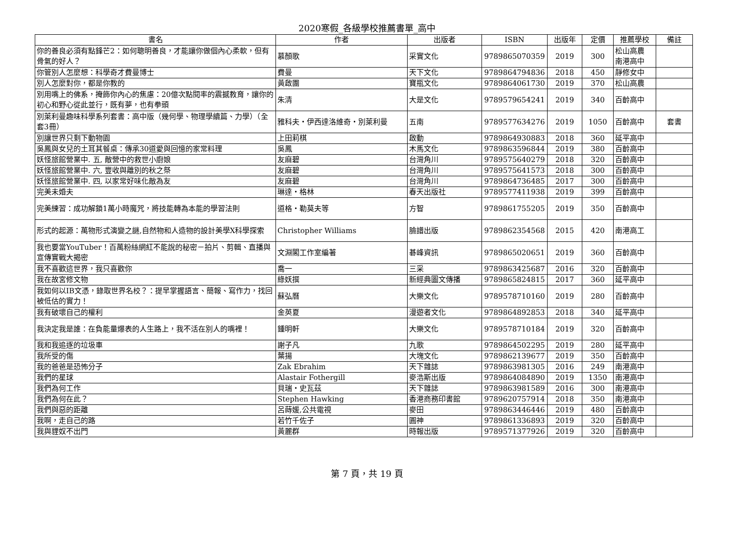2020寒假_各級學校推薦書單_高中
| 書名 | 作者 | 出版者 | ISBN | 出版年 | 定價 | 推薦學校 | 備註 |
| --- | --- | --- | --- | --- | --- | --- | --- |
| 你的善良必須有點鋒芒2：如何聰明善良，才能讓你做個內心柔軟，但有骨氣的好人？ | 慕顏歌 | 采實文化 | 9789865070359 | 2019 | 300 | 松山高農 南港高中 | |
| 你管別人怎麼想：科學奇才費曼博士 | 費曼 | 天下文化 | 9789864794836 | 2018 | 450 | 靜修女中 | |
| 別人怎麼對你，都是你教的 | 黃啟團 | 寶瓶文化 | 9789864061730 | 2019 | 370 | 松山高農 | |
| 別用嘴上的佛系，掩飾你內心的焦慮：20億次點閱率的震撼教育，讓你的初心和野心從此並行，既有夢，也有拳頭 | 朱清 | 大是文化 | 9789579654241 | 2019 | 340 | 百齡高中 | |
| 別萊利曼趣味科學系列套書：高中版（幾何學、物理學續篇、力學）（全套3冊） | 雅科夫‧伊西達洛維奇‧別萊利曼 | 五南 | 9789577634276 | 2019 | 1050 | 百齡高中 | 套書 |
| 別讓世界只剩下動物園 | 上田莉棋 | 啟動 | 9789864930883 | 2018 | 360 | 延平高中 | |
| 吳鳳與女兒的土耳其餐桌：傳承30道愛與回憶的家常料理 | 吳鳳 | 木馬文化 | 9789863596844 | 2019 | 380 | 百齡高中 | |
| 妖怪旅館營業中. 五, 敵營中的救世小廚娘 | 友麻碧 | 台灣角川 | 9789575640279 | 2018 | 320 | 百齡高中 | |
| 妖怪旅館營業中. 六, 豐收與離別的秋之祭 | 友麻碧 | 台灣角川 | 9789575641573 | 2018 | 300 | 百齡高中 | |
| 妖怪旅館營業中. 四, 以家常好味化敵為友 | 友麻碧 | 台灣角川 | 9789864736485 | 2017 | 300 | 百齡高中 | |
| 完美未婚夫 | 琳達‧格林 | 春天出版社 | 9789577411938 | 2019 | 399 | 百齡高中 | |
| 完美練習：成功解鎖1萬小時魔咒，將技能轉為本能的學習法則 | 道格‧勒莫夫等 | 方智 | 9789861755205 | 2019 | 350 | 百齡高中 | |
| 形式的起源：萬物形式演變之謎,自然物和人造物的設計美學X科學探索 | Christopher Williams | 臉譜出版 | 9789862354568 | 2015 | 420 | 南港高工 | |
| 我也要當YouTuber！百萬粉絲網紅不能說的秘密－拍片、剪輯、直播與宣傳實戰大揭密 | 文淵閣工作室編著 | 碁峰資訊 | 9789865020651 | 2019 | 360 | 百齡高中 | |
| 我不喜歡這世界，我只喜歡你 | 喬一 | 三采 | 9789863425687 | 2016 | 320 | 百齡高中 | |
| 我在故宮修文物 | 綠妖撰 | 新經典圖文傳播 | 9789865824815 | 2017 | 360 | 延平高中 | |
| 我如何以IB文憑，錄取世界名校？：提早掌握語言、簡報、寫作力，找回被低估的實力！ | 蘇弘曆 | 大樂文化 | 9789578710160 | 2019 | 280 | 百齡高中 | |
| 我有破壞自己的權利 | 金英夏 | 漫遊者文化 | 9789864892853 | 2018 | 340 | 延平高中 | |
| 我決定我是誰：在負能量爆表的人生路上，我不活在別人的嘴裡！ | 鍾明軒 | 大樂文化 | 9789578710184 | 2019 | 320 | 百齡高中 | |
| 我和我追逐的垃圾車 | 謝子凡 | 九歌 | 9789864502295 | 2019 | 280 | 延平高中 | |
| 我所受的傷 | 葉揚 | 大塊文化 | 9789862139677 | 2019 | 350 | 百齡高中 | |
| 我的爸爸是恐怖分子 | Zak Ebrahim | 天下雜誌 | 9789863981305 | 2016 | 249 | 南港高中 | |
| 我們的星球 | Alastair Fothergill | 麥浩斯出版 | 9789864084890 | 2019 | 1350 | 南港高中 | |
| 我們為何工作 | 貝瑞‧史瓦茲 | 天下雜誌 | 9789863981589 | 2016 | 300 | 南港高中 | |
| 我們為何在此？ | Stephen Hawking | 香港商務印書館 | 9789620757914 | 2018 | 350 | 南港高中 | |
| 我們與惡的距離 | 呂蒔媛,公共電視 | 麥田 | 9789863446446 | 2019 | 480 | 百齡高中 | |
| 我啊，走自己的路 | 若竹千佐子 | 圓神 | 9789861336893 | 2019 | 320 | 百齡高中 | |
| 我與貍奴不出門 | 黃麗群 | 時報出版 | 9789571377926 | 2019 | 320 | 百齡高中 | |
第 7 頁，共 19 頁